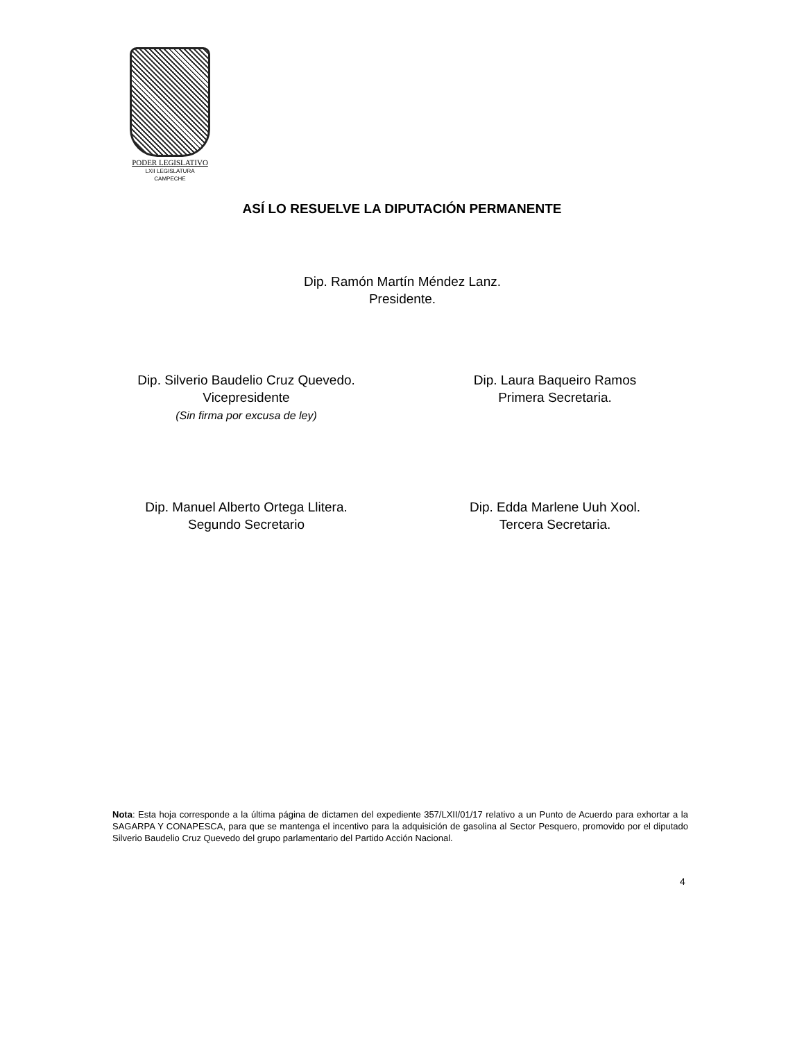PODER LEGISLATIVO
LXII LEGISLATURA
CAMPECHE
ASÍ LO RESUELVE LA DIPUTACIÓN PERMANENTE
Dip. Ramón Martín Méndez Lanz.
Presidente.
Dip. Silverio Baudelio Cruz Quevedo.
Vicepresidente
(Sin firma por excusa de ley)
Dip. Laura Baqueiro Ramos
Primera Secretaria.
Dip. Manuel Alberto Ortega Llitera.
Segundo Secretario
Dip. Edda Marlene Uuh Xool.
Tercera Secretaria.
Nota: Esta hoja corresponde a la última página de dictamen del expediente 357/LXII/01/17 relativo a un Punto de Acuerdo para exhortar a la SAGARPA Y CONAPESCA, para que se mantenga el incentivo para la adquisición de gasolina al Sector Pesquero, promovido por el diputado Silverio Baudelio Cruz Quevedo del grupo parlamentario del Partido Acción Nacional.
4